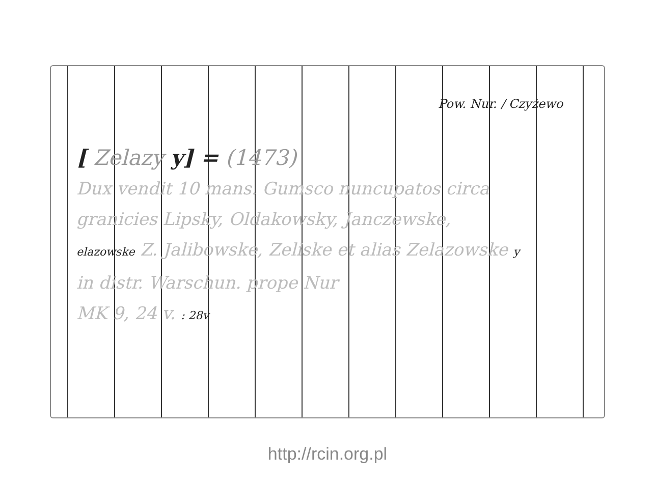Pow. Nur. / Czyżewo
[ Zelazy y] = (1473)
Dux vendit 10 mans. Gumsco nuncupatos circa
granicies Lipsky, Oldakowsky, Janczewske,
elazowske Z. Jalibowske, Zeliske et alias Zelazowske y
in distr. Warschun. prope Nur
MK 9, 24 v. : 28v
http://rcin.org.pl